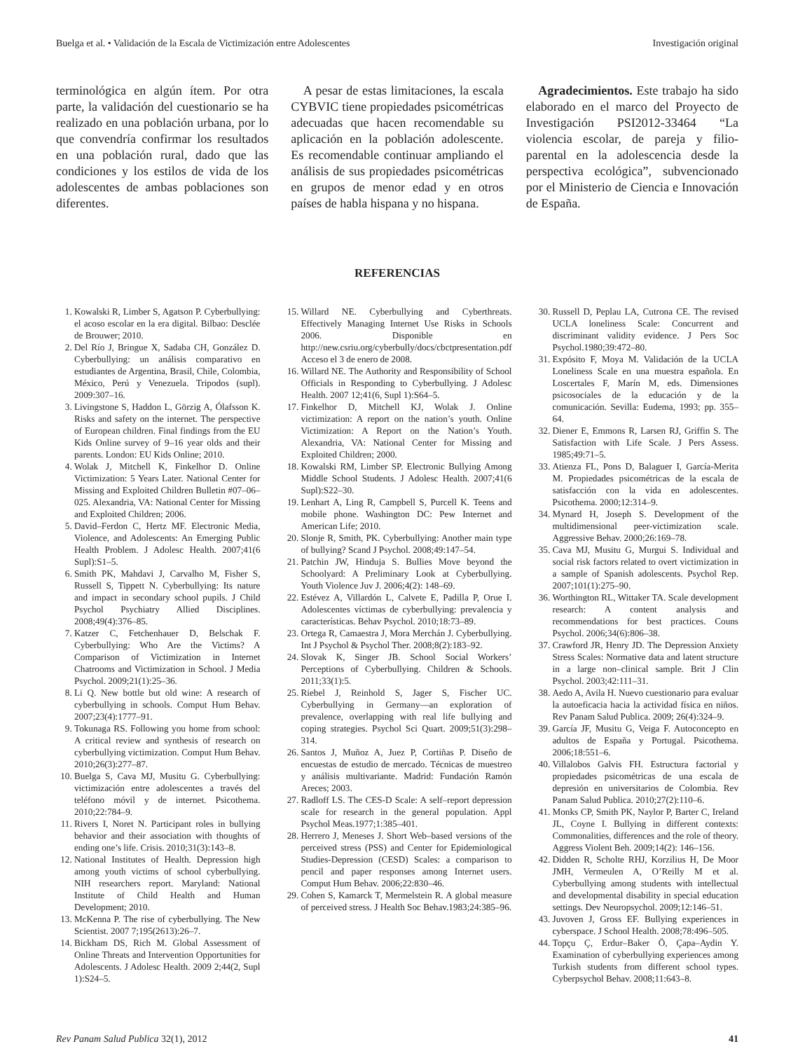Buelga et al. • Validación de la Escala de Victimización entre Adolescentes Investigación original
terminológica en algún ítem. Por otra parte, la validación del cuestionario se ha realizado en una población urbana, por lo que convendría confirmar los resultados en una población rural, dado que las condiciones y los estilos de vida de los adolescentes de ambas poblaciones son diferentes.
A pesar de estas limitaciones, la escala CYBVIC tiene propiedades psicométricas adecuadas que hacen recomendable su aplicación en la población adolescente. Es recomendable continuar ampliando el análisis de sus propiedades psicométricas en grupos de menor edad y en otros países de habla hispana y no hispana.
Agradecimientos. Este trabajo ha sido elaborado en el marco del Proyecto de Investigación PSI2012-33464 “La violencia escolar, de pareja y filio-parental en la adolescencia desde la perspectiva ecológica”, subvencionado por el Ministerio de Ciencia e Innovación de España.
REFERENCIAS
1. Kowalski R, Limber S, Agatson P. Cyberbullying: el acoso escolar en la era digital. Bilbao: Desclée de Brouwer; 2010.
2. Del Río J, Bringue X, Sadaba CH, González D. Cyberbullying: un análisis comparativo en estudiantes de Argentina, Brasil, Chile, Colombia, México, Perú y Venezuela. Tripodos (supl). 2009:307–16.
3. Livingstone S, Haddon L, Görzig A, Ólafsson K. Risks and safety on the internet. The perspective of European children. Final findings from the EU Kids Online survey of 9–16 year olds and their parents. London: EU Kids Online; 2010.
4. Wolak J, Mitchell K, Finkelhor D. Online Victimization: 5 Years Later. National Center for Missing and Exploited Children Bulletin #07–06–025. Alexandria, VA: National Center for Missing and Exploited Children; 2006.
5. David–Ferdon C, Hertz MF. Electronic Media, Violence, and Adolescents: An Emerging Public Health Problem. J Adolesc Health. 2007;41(6 Supl):S1–5.
6. Smith PK, Mahdavi J, Carvalho M, Fisher S, Russell S, Tippett N. Cyberbullying: Its nature and impact in secondary school pupils. J Child Psychol Psychiatry Allied Disciplines. 2008;49(4):376–85.
7. Katzer C, Fetchenhauer D, Belschak F. Cyberbullying: Who Are the Victims? A Comparison of Victimization in Internet Chatrooms and Victimization in School. J Media Psychol. 2009;21(1):25–36.
8. Li Q. New bottle but old wine: A research of cyberbullying in schools. Comput Hum Behav. 2007;23(4):1777–91.
9. Tokunaga RS. Following you home from school: A critical review and synthesis of research on cyberbullying victimization. Comput Hum Behav. 2010;26(3):277–87.
10. Buelga S, Cava MJ, Musitu G. Cyberbullying: victimización entre adolescentes a través del teléfono móvil y de internet. Psicothema. 2010;22:784–9.
11. Rivers I, Noret N. Participant roles in bullying behavior and their association with thoughts of ending one’s life. Crisis. 2010;31(3):143–8.
12. National Institutes of Health. Depression high among youth victims of school cyberbullying. NIH researchers report. Maryland: National Institute of Child Health and Human Development; 2010.
13. McKenna P. The rise of cyberbullying. The New Scientist. 2007 7;195(2613):26–7.
14. Bickham DS, Rich M. Global Assessment of Online Threats and Intervention Opportunities for Adolescents. J Adolesc Health. 2009 2;44(2, Supl 1):S24–5.
15. Willard NE. Cyberbullying and Cyberthreats. Effectively Managing Internet Use Risks in Schools 2006. Disponible en http://new.csriu.org/cyberbully/docs/cbctpresentation.pdf Acceso el 3 de enero de 2008.
16. Willard NE. The Authority and Responsibility of School Officials in Responding to Cyberbullying. J Adolesc Health. 2007 12;41(6, Supl 1):S64–5.
17. Finkelhor D, Mitchell KJ, Wolak J. Online victimization: A report on the nation’s youth. Online Victimization: A Report on the Nation’s Youth. Alexandria, VA: National Center for Missing and Exploited Children; 2000.
18. Kowalski RM, Limber SP. Electronic Bullying Among Middle School Students. J Adolesc Health. 2007;41(6 Supl):S22–30.
19. Lenhart A, Ling R, Campbell S, Purcell K. Teens and mobile phone. Washington DC: Pew Internet and American Life; 2010.
20. Slonje R, Smith, PK. Cyberbullying: Another main type of bullying? Scand J Psychol. 2008;49:147–54.
21. Patchin JW, Hinduja S. Bullies Move beyond the Schoolyard: A Preliminary Look at Cyberbullying. Youth Violence Juv J. 2006;4(2): 148–69.
22. Estévez A, Villardón L, Calvete E, Padilla P, Orue I. Adolescentes víctimas de cyberbullying: prevalencia y características. Behav Psychol. 2010;18:73–89.
23. Ortega R, Camaestra J, Mora Merchán J. Cyberbullying. Int J Psychol & Psychol Ther. 2008;8(2):183–92.
24. Slovak K, Singer JB. School Social Workers’ Perceptions of Cyberbullying. Children & Schools. 2011;33(1):5.
25. Riebel J, Reinhold S, Jager S, Fischer UC. Cyberbullying in Germany—an exploration of prevalence, overlapping with real life bullying and coping strategies. Psychol Sci Quart. 2009;51(3):298–314.
26. Santos J, Muñoz A, Juez P, Cortiñas P. Diseño de encuestas de estudio de mercado. Técnicas de muestreo y análisis multivariante. Madrid: Fundación Ramón Areces; 2003.
27. Radloff LS. The CES-D Scale: A self–report depression scale for research in the general population. Appl Psychol Meas.1977;1:385–401.
28. Herrero J, Meneses J. Short Web–based versions of the perceived stress (PSS) and Center for Epidemiological Studies-Depression (CESD) Scales: a comparison to pencil and paper responses among Internet users. Comput Hum Behav. 2006;22:830–46.
29. Cohen S, Kamarck T, Mermelstein R. A global measure of perceived stress. J Health Soc Behav.1983;24:385–96.
30. Russell D, Peplau LA, Cutrona CE. The revised UCLA loneliness Scale: Concurrent and discriminant validity evidence. J Pers Soc Psychol.1980;39:472–80.
31. Expósito F, Moya M. Validación de la UCLA Loneliness Scale en una muestra española. En Loscertales F, Marín M, eds. Dimensiones psicosociales de la educación y de la comunicación. Sevilla: Eudema, 1993; pp. 355–64.
32. Diener E, Emmons R, Larsen RJ, Griffin S. The Satisfaction with Life Scale. J Pers Assess. 1985;49:71–5.
33. Atienza FL, Pons D, Balaguer I, García-Merita M. Propiedades psicométricas de la escala de satisfacción con la vida en adolescentes. Psicothema. 2000;12:314–9.
34. Mynard H, Joseph S. Development of the multidimensional peer-victimization scale. Aggressive Behav. 2000;26:169–78.
35. Cava MJ, Musitu G, Murgui S. Individual and social risk factors related to overt victimization in a sample of Spanish adolescents. Psychol Rep. 2007;101(1):275–90.
36. Worthington RL, Wittaker TA. Scale development research: A content analysis and recommendations for best practices. Couns Psychol. 2006;34(6):806–38.
37. Crawford JR, Henry JD. The Depression Anxiety Stress Scales: Normative data and latent structure in a large non–clinical sample. Brit J Clin Psychol. 2003;42:111–31.
38. Aedo A, Avila H. Nuevo cuestionario para evaluar la autoeficacia hacia la actividad física en niños. Rev Panam Salud Publica. 2009; 26(4):324–9.
39. García JF, Musitu G, Veiga F. Autoconcepto en adultos de España y Portugal. Psicothema. 2006;18:551–6.
40. Villalobos Galvis FH. Estructura factorial y propiedades psicométricas de una escala de depresión en universitarios de Colombia. Rev Panam Salud Publica. 2010;27(2):110–6.
41. Monks CP, Smith PK, Naylor P, Barter C, Ireland JL, Coyne I. Bullying in different contexts: Commonalities, differences and the role of theory. Aggress Violent Beh. 2009;14(2): 146–156.
42. Didden R, Scholte RHJ, Korzilius H, De Moor JMH, Vermeulen A, O’Reilly M et al. Cyberbullying among students with intellectual and developmental disability in special education settings. Dev Neuropsychol. 2009;12:146–51.
43. Juvoven J, Gross EF. Bullying experiences in cyberspace. J School Health. 2008;78:496–505.
44. Topçu Ç, Erdur–Baker Ö, Çapa–Aydin Y. Examination of cyberbullying experiences among Turkish students from different school types. Cyberpsychol Behav. 2008;11:643–8.
Rev Panam Salud Publica 32(1), 2012 41